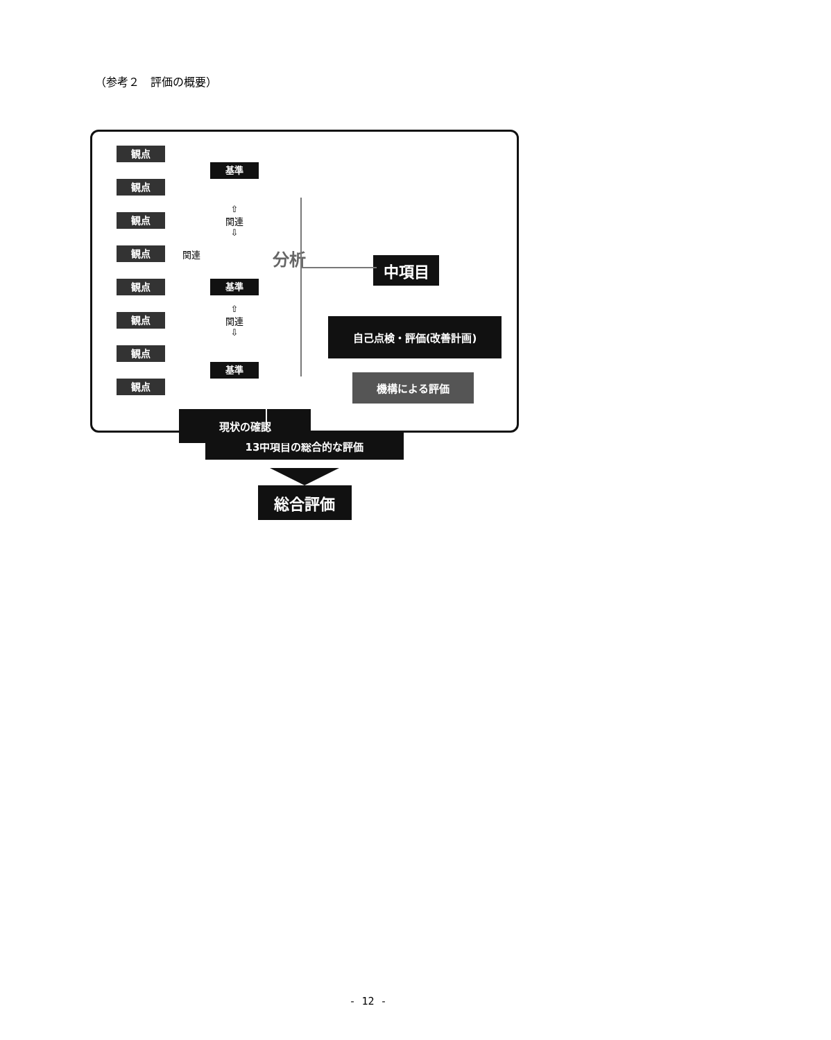（参考２　評価の概要）
観点
基準
観点
観点
⇧
関連
⇩
観点
関連
分析
基準
中項目
観点
⇧
関連
⇩
観点
自己点検・評価(改善計画)
観点
基準
観点
機構による評価
現状の確認
13中項目の総合的な評価
総合評価
- 12 -